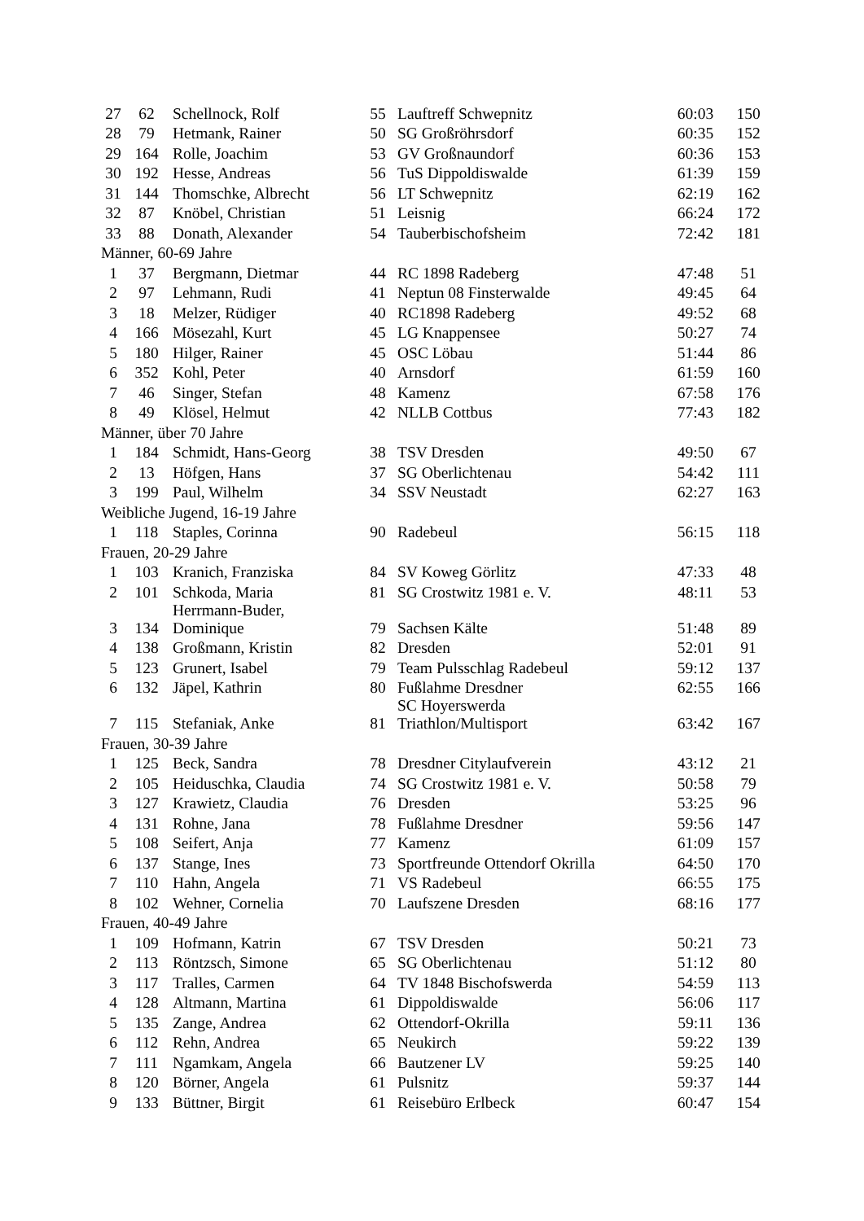| 27 | 62 | Schellnock, Rolf | 55 | Lauftreff Schwepnitz | 60:03 | 150 |
| 28 | 79 | Hetmank, Rainer | 50 | SG Großröhrsdorf | 60:35 | 152 |
| 29 | 164 | Rolle, Joachim | 53 | GV Großnaundorf | 60:36 | 153 |
| 30 | 192 | Hesse, Andreas | 56 | TuS Dippoldiswalde | 61:39 | 159 |
| 31 | 144 | Thomschke, Albrecht | 56 | LT Schwepnitz | 62:19 | 162 |
| 32 | 87 | Knöbel, Christian | 51 | Leisnig | 66:24 | 172 |
| 33 | 88 | Donath, Alexander | 54 | Tauberbischofsheim | 72:42 | 181 |
| Männer, 60-69 Jahre | | | | | | |
| 1 | 37 | Bergmann, Dietmar | 44 | RC 1898 Radeberg | 47:48 | 51 |
| 2 | 97 | Lehmann, Rudi | 41 | Neptun 08 Finsterwalde | 49:45 | 64 |
| 3 | 18 | Melzer, Rüdiger | 40 | RC1898 Radeberg | 49:52 | 68 |
| 4 | 166 | Mösezahl, Kurt | 45 | LG Knappensee | 50:27 | 74 |
| 5 | 180 | Hilger, Rainer | 45 | OSC Löbau | 51:44 | 86 |
| 6 | 352 | Kohl, Peter | 40 | Arnsdorf | 61:59 | 160 |
| 7 | 46 | Singer, Stefan | 48 | Kamenz | 67:58 | 176 |
| 8 | 49 | Klösel, Helmut | 42 | NLLB Cottbus | 77:43 | 182 |
| Männer, über 70 Jahre | | | | | | |
| 1 | 184 | Schmidt, Hans-Georg | 38 | TSV Dresden | 49:50 | 67 |
| 2 | 13 | Höfgen, Hans | 37 | SG Oberlichtenau | 54:42 | 111 |
| 3 | 199 | Paul, Wilhelm | 34 | SSV Neustadt | 62:27 | 163 |
| Weibliche Jugend, 16-19 Jahre | | | | | | |
| 1 | 118 | Staples, Corinna | 90 | Radebeul | 56:15 | 118 |
| Frauen, 20-29 Jahre | | | | | | |
| 1 | 103 | Kranich, Franziska | 84 | SV Koweg Görlitz | 47:33 | 48 |
| 2 | 101 | Schkoda, Maria | 81 | SG Crostwitz 1981 e. V. | 48:11 | 53 |
| 3 | 134 | Herrmann-Buder, Dominique | 79 | Sachsen Kälte | 51:48 | 89 |
| 4 | 138 | Großmann, Kristin | 82 | Dresden | 52:01 | 91 |
| 5 | 123 | Grunert, Isabel | 79 | Team Pulsschlag Radebeul | 59:12 | 137 |
| 6 | 132 | Jäpel, Kathrin | 80 | Fußlahme Dresdner | 62:55 | 166 |
| 7 | 115 | Stefaniak, Anke | 81 | SC Hoyerswerda Triathlon/Multisport | 63:42 | 167 |
| Frauen, 30-39 Jahre | | | | | | |
| 1 | 125 | Beck, Sandra | 78 | Dresdner Citylaufverein | 43:12 | 21 |
| 2 | 105 | Heiduschka, Claudia | 74 | SG Crostwitz 1981 e. V. | 50:58 | 79 |
| 3 | 127 | Krawietz, Claudia | 76 | Dresden | 53:25 | 96 |
| 4 | 131 | Rohne, Jana | 78 | Fußlahme Dresdner | 59:56 | 147 |
| 5 | 108 | Seifert, Anja | 77 | Kamenz | 61:09 | 157 |
| 6 | 137 | Stange, Ines | 73 | Sportfreunde Ottendorf Okrilla | 64:50 | 170 |
| 7 | 110 | Hahn, Angela | 71 | VS Radebeul | 66:55 | 175 |
| 8 | 102 | Wehner, Cornelia | 70 | Laufszene Dresden | 68:16 | 177 |
| Frauen, 40-49 Jahre | | | | | | |
| 1 | 109 | Hofmann, Katrin | 67 | TSV Dresden | 50:21 | 73 |
| 2 | 113 | Röntzsch, Simone | 65 | SG Oberlichtenau | 51:12 | 80 |
| 3 | 117 | Tralles, Carmen | 64 | TV 1848 Bischofswerda | 54:59 | 113 |
| 4 | 128 | Altmann, Martina | 61 | Dippoldiswalde | 56:06 | 117 |
| 5 | 135 | Zange, Andrea | 62 | Ottendorf-Okrilla | 59:11 | 136 |
| 6 | 112 | Rehn, Andrea | 65 | Neukirch | 59:22 | 139 |
| 7 | 111 | Ngamkam, Angela | 66 | Bautzener LV | 59:25 | 140 |
| 8 | 120 | Börner, Angela | 61 | Pulsnitz | 59:37 | 144 |
| 9 | 133 | Büttner, Birgit | 61 | Reisebüro Erlbeck | 60:47 | 154 |